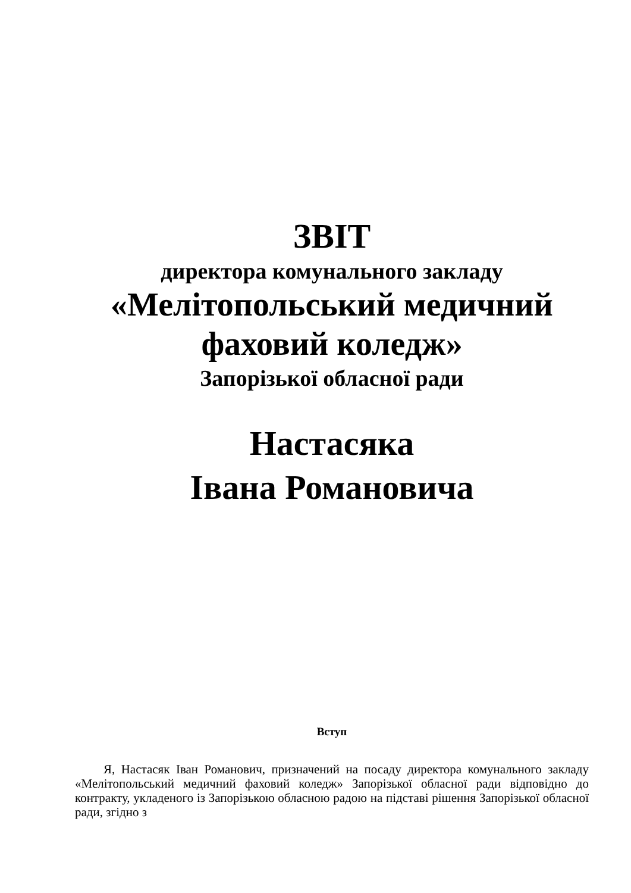ЗВІТ
директора комунального закладу
«Мелітопольський медичний фаховий коледж»
Запорізької обласної ради
Настасяка
Івана Романовича
Вступ
Я, Настасяк Іван Романович, призначений на посаду директора комунального закладу «Мелітопольський медичний фаховий коледж» Запорізької обласної ради відповідно до контракту, укладеного із Запорізькою обласною радою на підставі рішення Запорізької обласної ради, згідно з